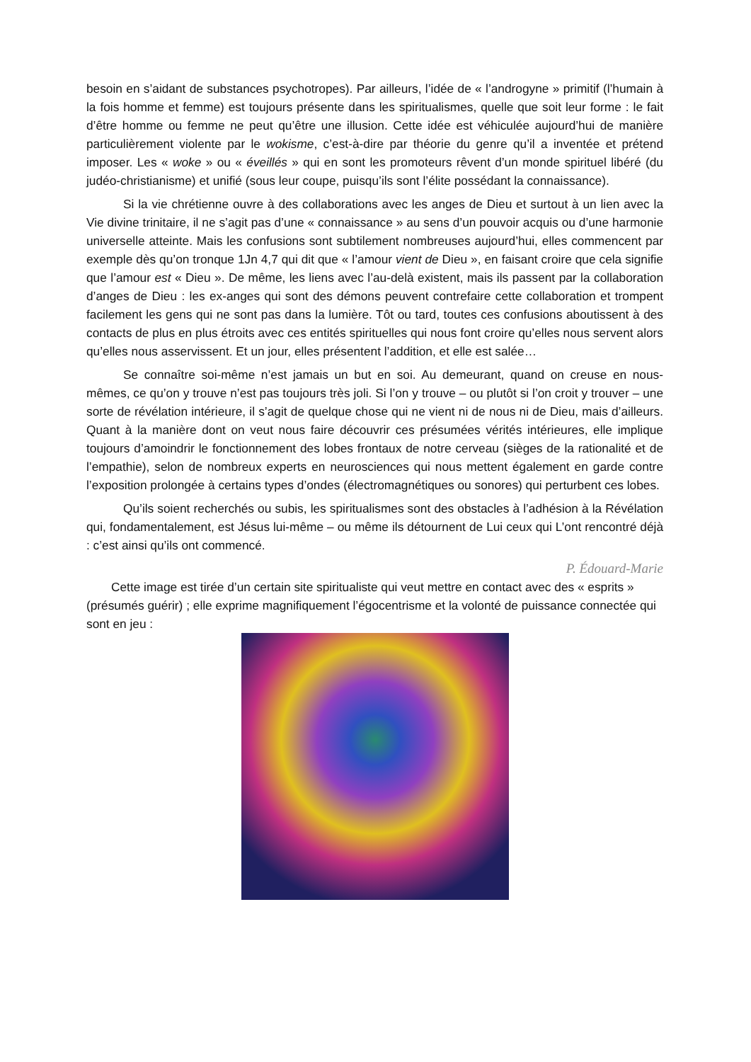besoin en s’aidant de substances psychotropes). Par ailleurs, l’idée de « l’androgyne » primitif (l’humain à la fois homme et femme) est toujours présente dans les spiritualismes, quelle que soit leur forme : le fait d’être homme ou femme ne peut qu’être une illusion. Cette idée est véhiculée aujourd’hui de manière particulièrement violente par le wokisme, c’est-à-dire par théorie du genre qu’il a inventée et prétend imposer. Les « woke » ou « éveillés » qui en sont les promoteurs rêvent d’un monde spirituel libéré (du judéo-christianisme) et unifié (sous leur coupe, puisqu’ils sont l’élite possédant la connaissance).
Si la vie chrétienne ouvre à des collaborations avec les anges de Dieu et surtout à un lien avec la Vie divine trinitaire, il ne s’agit pas d’une « connaissance » au sens d’un pouvoir acquis ou d’une harmonie universelle atteinte. Mais les confusions sont subtilement nombreuses aujourd’hui, elles commencent par exemple dès qu’on tronque 1Jn 4,7 qui dit que « l’amour vient de Dieu », en faisant croire que cela signifie que l’amour est « Dieu ». De même, les liens avec l’au-delà existent, mais ils passent par la collaboration d’anges de Dieu : les ex-anges qui sont des démons peuvent contrefaire cette collaboration et trompent facilement les gens qui ne sont pas dans la lumière. Tôt ou tard, toutes ces confusions aboutissent à des contacts de plus en plus étroits avec ces entités spirituelles qui nous font croire qu’elles nous servent alors qu’elles nous asservissent. Et un jour, elles présentent l’addition, et elle est salée…
Se connaître soi-même n’est jamais un but en soi. Au demeurant, quand on creuse en nous-mêmes, ce qu’on y trouve n’est pas toujours très joli. Si l’on y trouve – ou plutôt si l’on croit y trouver – une sorte de révélation intérieure, il s’agit de quelque chose qui ne vient ni de nous ni de Dieu, mais d’ailleurs. Quant à la manière dont on veut nous faire découvrir ces présumées vérités intérieures, elle implique toujours d’amoindrir le fonctionnement des lobes frontaux de notre cerveau (sièges de la rationalité et de l’empathie), selon de nombreux experts en neurosciences qui nous mettent également en garde contre l’exposition prolongée à certains types d’ondes (électromagnétiques ou sonores) qui perturbent ces lobes.
Qu’ils soient recherchés ou subis, les spiritualismes sont des obstacles à l’adhésion à la Révélation qui, fondamentalement, est Jésus lui-même – ou même ils détournent de Lui ceux qui L’ont rencontré déjà : c’est ainsi qu’ils ont commencé.
P. Édouard-Marie
Cette image est tirée d’un certain site spiritualiste qui veut mettre en contact avec des « esprits » (présumés guérir) ; elle exprime magnifiquement l’égocentrisme et la volonté de puissance connectée qui sont en jeu :